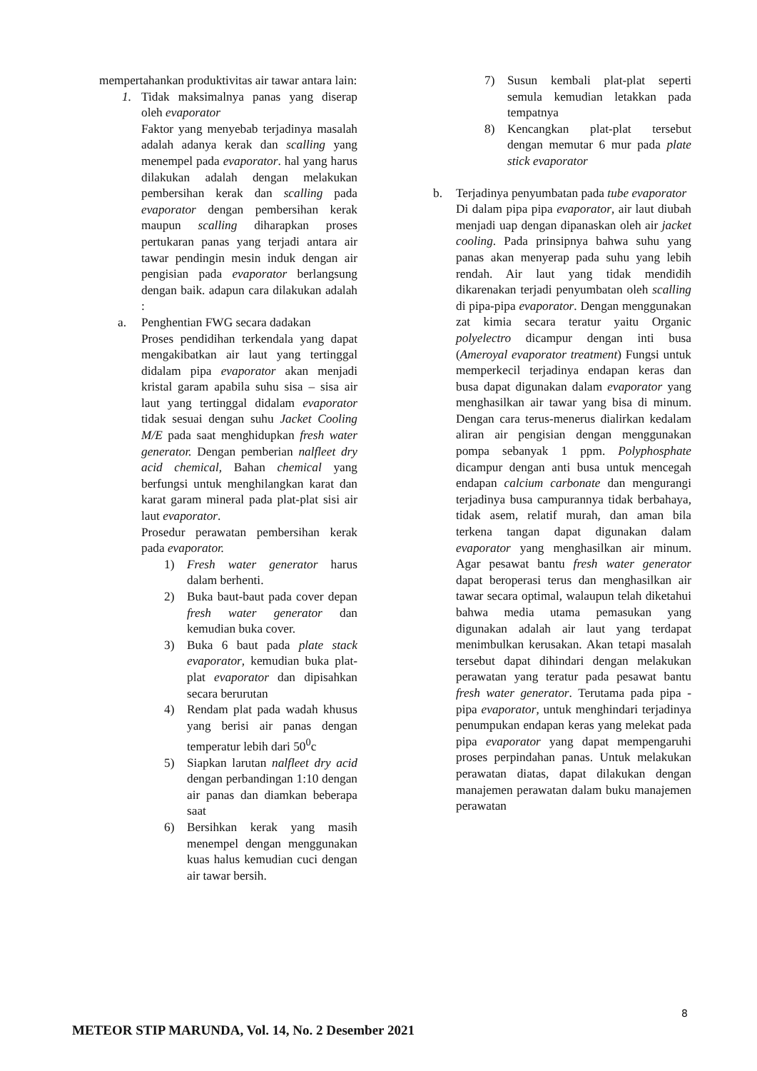mempertahankan produktivitas air tawar antara lain:
1. Tidak maksimalnya panas yang diserap oleh evaporator
Faktor yang menyebab terjadinya masalah adalah adanya kerak dan scalling yang menempel pada evaporator. hal yang harus dilakukan adalah dengan melakukan pembersihan kerak dan scalling pada evaporator dengan pembersihan kerak maupun scalling diharapkan proses pertukaran panas yang terjadi antara air tawar pendingin mesin induk dengan air pengisian pada evaporator berlangsung dengan baik. adapun cara dilakukan adalah :
a. Penghentian FWG secara dadakan
Proses pendidihan terkendala yang dapat mengakibatkan air laut yang tertinggal didalam pipa evaporator akan menjadi kristal garam apabila suhu sisa – sisa air laut yang tertinggal didalam evaporator tidak sesuai dengan suhu Jacket Cooling M/E pada saat menghidupkan fresh water generator. Dengan pemberian nalfleet dry acid chemical, Bahan chemical yang berfungsi untuk menghilangkan karat dan karat garam mineral pada plat-plat sisi air laut evaporator.
Prosedur perawatan pembersihan kerak pada evaporator.
1) Fresh water generator harus dalam berhenti.
2) Buka baut-baut pada cover depan fresh water generator dan kemudian buka cover.
3) Buka 6 baut pada plate stack evaporator, kemudian buka plat-plat evaporator dan dipisahkan secara berurutan
4) Rendam plat pada wadah khusus yang berisi air panas dengan temperatur lebih dari 50<sup>0</sup>c
5) Siapkan larutan nalfleet dry acid dengan perbandingan 1:10 dengan air panas dan diamkan beberapa saat
6) Bersihkan kerak yang masih menempel dengan menggunakan kuas halus kemudian cuci dengan air tawar bersih.
7) Susun kembali plat-plat seperti semula kemudian letakkan pada tempatnya
8) Kencangkan plat-plat tersebut dengan memutar 6 mur pada plate stick evaporator
b. Terjadinya penyumbatan pada tube evaporator
Di dalam pipa pipa evaporator, air laut diubah menjadi uap dengan dipanaskan oleh air jacket cooling. Pada prinsipnya bahwa suhu yang panas akan menyerap pada suhu yang lebih rendah. Air laut yang tidak mendidih dikarenakan terjadi penyumbatan oleh scalling di pipa-pipa evaporator. Dengan menggunakan zat kimia secara teratur yaitu Organic polyelectro dicampur dengan inti busa (Ameroyal evaporator treatment) Fungsi untuk memperkecil terjadinya endapan keras dan busa dapat digunakan dalam evaporator yang menghasilkan air tawar yang bisa di minum. Dengan cara terus-menerus dialirkan kedalam aliran air pengisian dengan menggunakan pompa sebanyak 1 ppm. Polyphosphate dicampur dengan anti busa untuk mencegah endapan calcium carbonate dan mengurangi terjadinya busa campurannya tidak berbahaya, tidak asem, relatif murah, dan aman bila terkena tangan dapat digunakan dalam evaporator yang menghasilkan air minum. Agar pesawat bantu fresh water generator dapat beroperasi terus dan menghasilkan air tawar secara optimal, walaupun telah diketahui bahwa media utama pemasukan yang digunakan adalah air laut yang terdapat menimbulkan kerusakan. Akan tetapi masalah tersebut dapat dihindari dengan melakukan perawatan yang teratur pada pesawat bantu fresh water generator. Terutama pada pipa - pipa evaporator, untuk menghindari terjadinya penumpukan endapan keras yang melekat pada pipa evaporator yang dapat mempengaruhi proses perpindahan panas. Untuk melakukan perawatan diatas, dapat dilakukan dengan manajemen perawatan dalam buku manajemen perawatan
8
METEOR STIP MARUNDA, Vol. 14, No. 2 Desember 2021